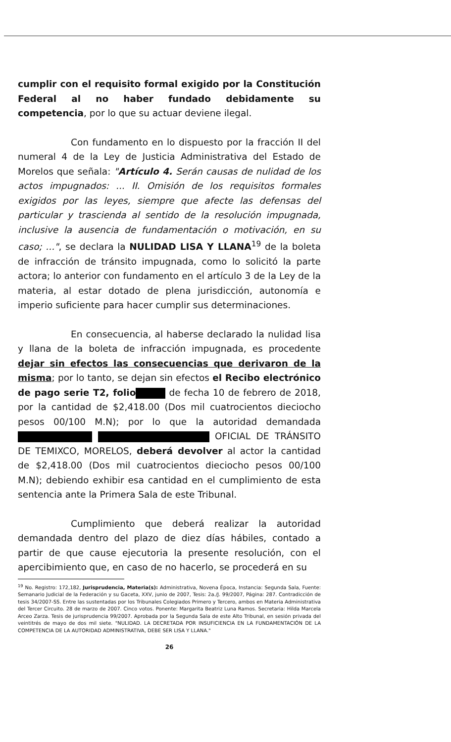cumplir con el requisito formal exigido por la Constitución Federal al no haber fundado debidamente su competencia, por lo que su actuar deviene ilegal.
Con fundamento en lo dispuesto por la fracción II del numeral 4 de la Ley de Justicia Administrativa del Estado de Morelos que señala: "Artículo 4. Serán causas de nulidad de los actos impugnados: ... II. Omisión de los requisitos formales exigidos por las leyes, siempre que afecte las defensas del particular y trascienda al sentido de la resolución impugnada, inclusive la ausencia de fundamentación o motivación, en su caso; ...", se declara la NULIDAD LISA Y LLANA<sup>19</sup> de la boleta de infracción de tránsito impugnada, como lo solicitó la parte actora; lo anterior con fundamento en el artículo 3 de la Ley de la materia, al estar dotado de plena jurisdicción, autonomía e imperio suficiente para hacer cumplir sus determinaciones.
En consecuencia, al haberse declarado la nulidad lisa y llana de la boleta de infracción impugnada, es procedente dejar sin efectos las consecuencias que derivaron de la misma; por lo tanto, se dejan sin efectos el Recibo electrónico de pago serie T2, folio de fecha 10 de febrero de 2018, por la cantidad de $2,418.00 (Dos mil cuatrocientos dieciocho pesos 00/100 M.N); por lo que la autoridad demandada OFICIAL DE TRÁNSITO DE TEMIXCO, MORELOS, deberá devolver al actor la cantidad de $2,418.00 (Dos mil cuatrocientos dieciocho pesos 00/100 M.N); debiendo exhibir esa cantidad en el cumplimiento de esta sentencia ante la Primera Sala de este Tribunal.
Cumplimiento que deberá realizar la autoridad demandada dentro del plazo de diez días hábiles, contado a partir de que cause ejecutoria la presente resolución, con el apercibimiento que, en caso de no hacerlo, se procederá en su
<sup>19</sup> No. Registro: 172,182, Jurisprudencia, Materia(s): Administrativa, Novena Época, Instancia: Segunda Sala, Fuente: Semanario Judicial de la Federación y su Gaceta, XXV, junio de 2007, Tesis: 2a./J. 99/2007, Página: 287. Contradicción de tesis 34/2007-SS. Entre las sustentadas por los Tribunales Colegiados Primero y Tercero, ambos en Materia Administrativa del Tercer Circuito. 28 de marzo de 2007. Cinco votos. Ponente: Margarita Beatriz Luna Ramos. Secretaria: Hilda Marcela Arceo Zarza. Tesis de jurisprudencia 99/2007. Aprobada por la Segunda Sala de este Alto Tribunal, en sesión privada del veintitrés de mayo de dos mil siete. "NULIDAD. LA DECRETADA POR INSUFICIENCIA EN LA FUNDAMENTACIÓN DE LA COMPETENCIA DE LA AUTORIDAD ADMINISTRATIVA, DEBE SER LISA Y LLANA."
26